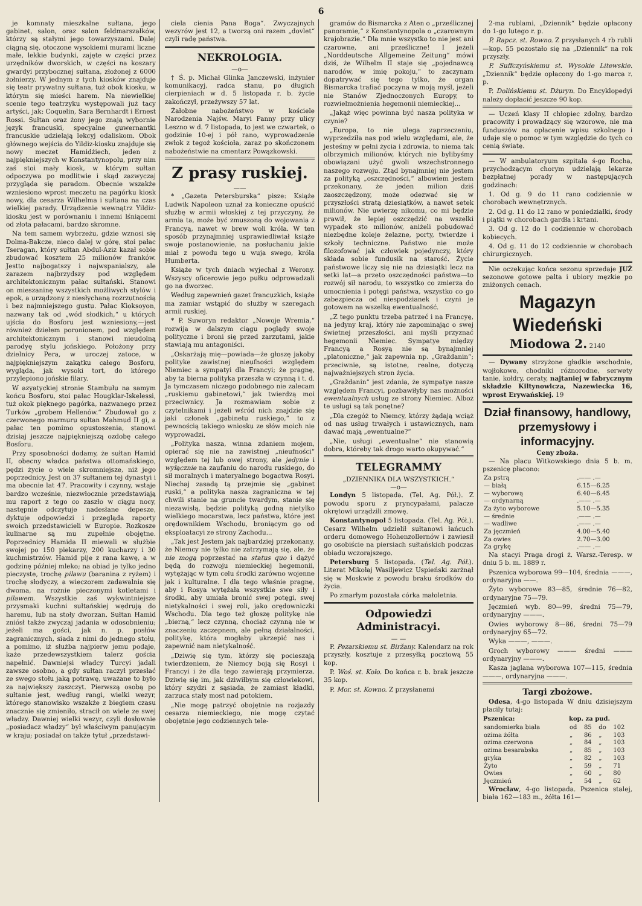6
je komnaty mieszkalne sułtana, jego gabinet, salon, oraz salon feldmarszałków, którzy są stałymi jego towarzyszami. Dalej ciągną się, otoczone wysokiemi murami liczne małe, lekkie budynki, zajęte w części przez urzędników dworskich, w części na koszary gwardyi przybocznej sułtana, złożonej z 6000 żołnierzy. W jednym z tych kiosków znajduje się teatr prywatny sułtana, tuż obok kiosku, w którym się mieści harem. Na niewielkiej scenie tego teatrzyku występowali już tacy artyści, jak: Coquelin, Sara Bernhardt i Ernest Rossi. Sułtan oraz żony jego znają wybornie język francuski, specyalne guwernantki francuskie udzielają lekcyj odaliskom. Obok głównego wejścia do Yildiz-kiosku znajduje się nowy meczet Hamidżiech, jeden z najpiękniejszych w Konstantynopolu, przy nim zaś stoi mały kiosk, w którym sułtan odpoczywa po modlitwie i skąd zazwyczaj przygląda się paradom. Obecnie wszakże wzniesiono wprost meczetu na pagórku kiosk nowy, dla cesarza Wilhelma i sułtana na czas wielkiej parady. Urządzenie wewnątrz Yildiz-kiosku jest w porównaniu i innemi lśniącemi od złota pałacami, bardzo skromne.
Na tem samem wybrzeżu, gdzie wznosi się Dolma-Bakcze, nieco dalej w górę, stoi pałac Tseragan, który sułtan Abdul-Aziz kazał sobie zbudować kosztem 25 milionów franków. Jestto najbogatszy i najwspanialszy, ale zarazem najbrzydszy pod względem architektonicznym pałac sułtański. Stanowi on mieszaninę wszystkich możliwych stylów i epok, a urządzony z niesłychaną rozrzutnością i bez najmniejszego gustu. Pałac Kioksoyon, nazwany tak od „wód słodkich,“ u których ujścia do Bosforu jest wzniesiony,—jest również dziełem poronionem, pod względem architektonicznym i stanowi nieudolną parodyę stylu jońskiego. Położony przy dzielnicy Pera, w uroczej zatoce, w najpiękniejszym zakątku całego Bosforu, wygląda, jak wysoki tort, do którego przylepiono jońskie filary.
W azyatyckiej stronie Stambułu na samym końcu Bosforu, stoi pałac Hougklar-Iskelessi, tuż okok pięknego pagórka, nazwanego przez Turków „grobem Hellenów.“ Zbudował go z czerwonego marmuru sułtan Mahmud II gi, a pałac ten pomimo opustoszenia, stanowi dzisiaj jeszcze najpiękniejszą ozdobę całego Bosforu.
Przy sposobności dodamy, że sułtan Hamid II, obecny władca państwa ottomańskiego, pędzi życie o wiele skromniejsze, niż jego poprzednicy. Jest on 37 sułtanem tej dynastyi i ma obecnie lat 47. Pracowity i czynny, wstaje bardzo wcześnie, niezwłocznie przedstawiają mu raport z tego co zaszło w ciągu nocy, następnie odczytuje nadesłane depesze, dyktuje odpowiedzi i przegląda raporty swoich przedstawicieli w Europie. Rozkosze kulinarne są mu zupełnie obojętne. Poprzednicy Hamida II miewali w służbie swojej po 150 piekarzy, 200 kucharzy i 30 kuchmistrzów. Hamid pije z rana kawę, a w godzinę później mleko; na obiad je tylko jedno pieczyste, trochę pilawu (baranina z ryżem) i trochę słodyczy, a wieczorem zadawalnia się dwoma, na rożnie pieczonymi kotletami i pilawem. Wszystkie zaś wykwintniejsze przysmaki kuchni sułtańskiej wędrują do haremu, lub na stoły dworzan. Sułtan Hamid zniósł także zwyczaj jadania w odosobnieniu; jeżeli ma gości, jak n. p. posłów zagranicznych, siada z nimi do jednego stołu, a pomimo, iż służba najpierw jemu podaje, każe przedewszystkiem talerz gościa napełnić. Dawniejsi władcy Turcyi jadali zawsze osobno, a gdy sułtan raczył przesłać ze swego stołu jaką potrawę, uważane to było za największy zaszczyt. Pierwszą osobą po sułtanie jest, według rangi, wielki wezyr, którego stanowisko wszakże z biegiem czasu znacznie się zmieniło, stracił on wiele ze swej władzy. Dawniej wielki wezyr, czyli dosłownie „posiadacz władzy“ był właściwym panującym w kraju; posiadał on także tytuł „przedstawi-
ciela cienia Pana Boga“. Zwyczajnych wezyrów jest 12, a tworzą oni razem „dovlet“ czyli radę państwa.
NEKROLOGIA.
—o—
† Ś. p. Michał Glinka Janczewski, inżynier komunikacyj, radca stanu, po długich cierpieniach w d. 5 listopada r. b. życie zakończył, przeżywszy 57 lat.
Żałobne nabożeństwo w kościele Narodzenia Najśw. Maryi Panny przy ulicy Leszno w d. 7 listopada, to jest we czwartek, o godzinie 10-ej i pół rano, wyprowadzenie zwłok z tegoż kościoła, zaraz po skończonem nabożeństwie na cmentarz Powązkowski.
Z prasy ruskiej.
——
* „Gazeta Petersburska“ pisze: Książe Ludwik Napoleon uznał za konieczne opuścić służbę w armii włoskiej z tej przyczyny, że armia ta, może być zmuszoną do wojowania z Francyą, nawet w brew woli króla. W ten sposób przynajmniej usprawiedliwiał książe swoje postanowienie, na posłuchaniu jakie miał z powodu tego u wuja swego, króla Humberta.
Książe w tych dniach wyjechał z Werony. Wszyscy oficerowie jego pułku odprowadzali go na dworzec.
Według zapewnień gazet francuzkich, książe ma zamiar wstąpić do służby w szeregach armii ruskiej.
* P. Suworyn redaktor „Nowoje Wremia,“ rozwija w dalszym ciągu poglądy swoje polityczne i broni się przed zarzutami, jakie stawiają mu antagoniści.
„Oskarżają mię—powiada—że głoszę jakoby polityke zawistnej nieufności względem Niemiec a sympatyi dla Francyi; że pragnę, aby ta bierna polityka przeszła w czynną i t. d. Ja tymczasem niczego podobnego nie zalecam „ruskiemu gabinetowi,“ jak twierdzą moi przeciwnicy. Ja rozmawiam sobie z czytelnikami i jeżeli wśród nich znajdzie się jaki członek „gabinetu ruskiego,“ to z pewnością takiego wniosku ze słów moich nie wyprowadzi.
„Polityka nasza, winna zdaniem mojem, opierać się nie na zawistnej „nieufności“ względem tej lub owej strony, ale jedynie i wyłącznie na zaufaniu do narodu ruskiego, do sił moralnych i materyalnego bogactwa Rosyi. Niechaj zasadą tą przejmie się „gabinet ruski,“ a polityka nasza zagraniczna w tej chwili stanie na gruncie twardym, stanie się niezawisłą, będzie polityką godną nietylko wielkiego mocarstwa, lecz państwa, które jest orędownikiem Wschodu, broniącym go od eksploatacyi ze strony Zachodu...
„Tak jest Jestem jak najbardziej przekonany, że Niemcy nie tylko nie zatrzymają się, ale, że nie mogą poprzestać na status quo i dążyć będą do rozwoju niemieckiej hegemonii, wytężając w tym celu środki zarówno wojenne jak i kulturalne. I dla tego właśnie pragnę, aby i Rosya wytężała wszystkie swe siły i środki, aby umiała bronić swej potęgi, swej nietykalności i swej roli, jako orędowniczki Wschodu. Dla tego też głoszę politykę nie „bierną,“ lecz czynną, chociaż czynną nie w znaczeniu zaczepnem, ale pełną działalności, politykę, która mogłaby ukrzepić nas i zapewnić nam nietykalność.
„Dziwię się tym, którzy się pocieszają twierdzeniem, że Niemcy boją się Rosyi i Francyi i że dla tego zawierają przymierza. Dziwię się im, jak dziwiłbym się człowiekowi, który szydzi z sąsiada, że zamiast kładki, zarzuca stały most nad potokiem.
„Nie mogę patrzyć obojętnie na rozjazdy cesarza niemieckiego, nie mogę czytać obojętnie jego codziennych tele-
gramów do Bismarcka z Aten o „prześlicznej panoramie,“ z Konstantynopola o „czarownym krajobrazie.“ Dla mnie wszystko to nie jest ani czarowne, ani prześliczne! I jeżeli „Norddeutsche Allgemeine Zeitung“ mówi dziś, że Wilhelm II staje się „pojednawcą narodów, w imię pokoju,“ to zaczynam dopatrywać się tego tylko, że organ Bismarcka trafiać poczyna w moją myśl, jeżeli nie Stanów Zjednoczonych Europy, to rozwielmożnienia hegemonii niemieckiej...
„Jakąż więc powinna być nasza polityka w czynie?
„Europa, to nie ulega zaprzeczeniu, wyprzedziła nas pod wielu względami, ale, że jesteśmy w pełni życia i zdrowia, to niema tak olbrzymich milionów, których nie bylibyśmy obowiązani użyć gwoli wszechstronnego naszego rozwoju. Ztąd bynajmniej nie jestem za polityką „oszczędności,“ albowiem jestem przekonany, że jeden milion dziś zaoszczędzony, może odezwać się w przyszłości stratą dziesiątków, a nawet setek milionów. Nie uwierzę nikomu, co mi będzie prawił, że lepiej oszczędzić na wszelki wypadek sto milionów, aniżeli pobudować niezbędne koleje żelazne, porty, twierdze i szkoły techniczne. Państwo nie może filozofować jak człowiek pojedynczy, który składa sobie fundusik na starość. Życie państwowe liczy się nie na dziesiątki lecz na setki lat—a przeto oszczędności państwa—to rozwój sił narodu, to wszystko co zmierza do umocnienia i potęgi państwa, wszystko co go zabezpiecza od niespodzianek i czyni je gotowem na wszelką ewentualność.
„Z tego punktu trzeba patrzeć i na Francyę, na jedyny kraj, który nie zapominając o swej świetnej przeszłości, ani myśli przyznać hegemonii Niemiec. Sympatye między Francyą a Rosyą nie są bynajmniej „platoniczne,“ jak zapewnia np. „Graždanin“; przeciwnie, są istotne, realne, dotyczą najważniejszych stron życia.
„Graždanin“ jest zdania, że sympatye nasze względem Francyi, pozbawiłyby nas możności ewentualnych usług ze strony Niemiec. Alboż te usługi są tak ponętne?
„Dla czegóż to Niemcy, którzy żądają wciąż od nas usług trwałych i ustawicznych, nam dawać mają „ewentualne?“
„Nie, usługi „ewentualne“ nie stanowią dobra, któreby tak drogo warto okupywać.“
TELEGRAMMY
„DZIENNIKA DLA WSZYSTKICH.“
—o—
Londyn 5 listopada. (Tel. Ag. Pół.). Z powodu sporu z pryncypałami, palacze okrętowi urządzili zmowę.
Konstantynopol 5 listopada. (Tel. Ag. Pół.). Cesarz Wilhelm udzielił sułtanowi łańcuch orderu domowego Hohenzollernów i zawiesił go osobiście na piersiach sułtańskich podczas obiadu wczorajszego.
Petersburg 5 listopada. (Tel. Ag. Pół.). Literat Mikołaj Wasiljewicz Uspieński zarżnął się w Moskwie z powodu braku środków do życia.
Po zmarłym pozostała córka małoletnia.
Odpowiedzi Administracyi.
— —
P. Pezarskiemu st. Biržany. Kalendarz na rok przyszły, kosztuje z przesyłką pocztową 55 kop.
P. Woś. st. Koło. Do końca r. b. brak jeszcze 35 kop.
P. Mor. st. Kowno. Z przysłanemi
2-ma rublami, „Dziennik“ będzie opłacony do 1-go lutego r. p.
P. Rapcz. st. Rowno. Z przysłanych 4 rb rubli—kop. 55 pozostało się na „Dziennik“ na rok przyszły.
P. Suffczyńskiemu st. Wysokie Litewskie. „Dziennik“ będzie opłacony do 1-go marca r. p.
P. Dolińskiemu st. Dżuryn. Do Encyklopedyi należy dopłacić jeszcze 90 kop.
— Uczeń klasy II chłopiec zdolny, bardzo pracowity i prowadzący się wzorowe, nie ma funduszów na opłacenie wpisu szkolnego i udaje się o pomoc w tym względzie do tych co cenią światę.
— W ambulatoryum szpitala ś-go Rocha, przychodzącym chorym udzielają lekarze bezpłatnej porady w następujących godzinach:
1. Od g. 9 do 11 rano codziennie w chorobach wewnętrznych.
2. Od g. 11 do 12 rano w poniedziałki, środy i piątki w chorobach gardła i krtani.
3. Od g. 12 do 1 codziennie w chorobach kobiecych.
4. Od g. 11 do 12 codziennie w chorobach chirurgicznych.
Nie oczekując końca sezonu sprzedaje JUŻ sezonowe gotowe palta i ubiory męzkie po zniżonych cenach.
Magazyn Wiedeński
Miodowa 2. 2140
— Dywany strzyżone gładkie wschodnie, wojłokowe, chodniki różnorodne, serwety tanie, kołdry, ceraty, najtaniej w fabrycznym składzie Kiltynowicza, Nazewiecka 16, wprost Erywańskiej. 19
Dział finansowy, handlowy, przemysłowy i informacyjny.
Ceny zboża.
— Na placu Witkowskiego dnia 5 b. m. pszenicę płacono:
| Za pstrą | .—— .— |
| — białą | 6.15—6.25 |
| — wyborową | 6.40—6.45 |
| — ordynarną | .—— .— |
| Za żyto wyborowe | 5.10—5.35 |
| — średnie | .—— .— |
| — wadliwe | .—— .— |
| Za jęczmień | 4.00—5.40 |
| Za owies | 2.70—3.00 |
| Za grykę | .—— .— |
Na stacyi Praga drogi ż. Warsz.-Teresp. w dniu 5 b. m. 1889 r.
Pszenica wyborowa 99—104, średnia ———, ordynaryjna ——.
Żyto wyborowe 83—85, średnie 76—82, ordynaryjne 75—79.
Jęczmień wyb. 80—99, średni 75—79, ordynaryjny ———.
Owies wyborowy 8—86, średni 75—79 ordynaryjny 65—72.
Wyka ———, ———.
Groch wyborowy ——— średni ——— ordynaryjny ———.
Kasza jaglana wyborowa 107—115, średnia———, ordynaryjna ———.
Targi zbożowe.
Odesa, 4-go listopada W dniu dzisiejszym płacily tutaj:
| Pszenica: | kop. za pud. | | | |
| --- | --- | --- | --- | --- |
| sandomierka biała | od | 85 | do | 102 |
| ozima żółta | „ | 86 | „ | 103 |
| ozima czerwona | „ | 84 | „ | 103 |
| ozima besarabska | „ | 85 | „ | 103 |
| gryka | „ | 82 | „ | 103 |
| Żyto | „ | 59 | „ | 71 |
| Owies | „ | 60 | „ | 80 |
| Jęczmień | „ | 54 | „ | 62 |
Wrocław, 4-go listopada. Pszenica stalej, biała 162—183 m., żółta 161—